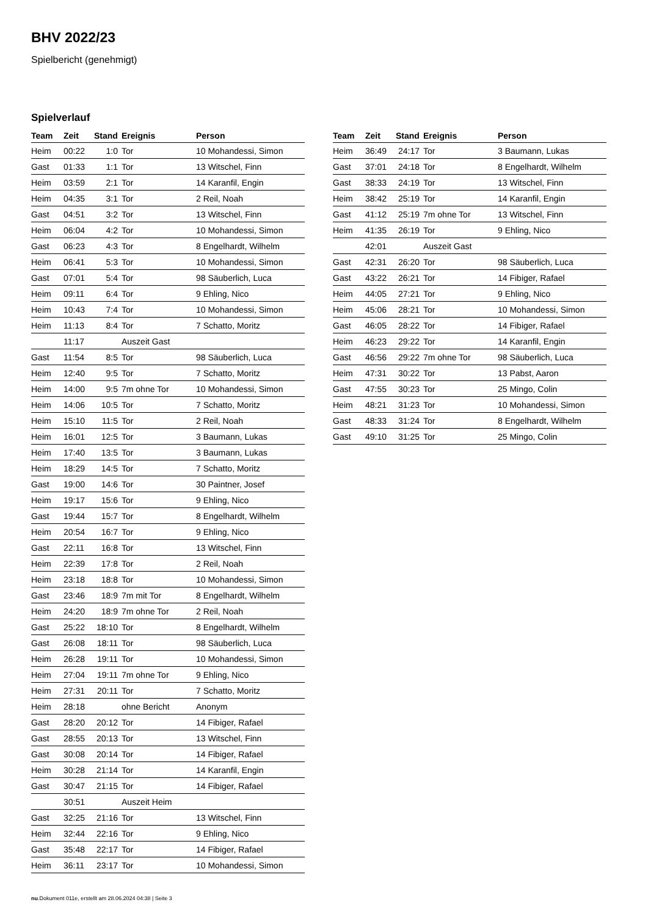BHV 2022/23
Spielbericht (genehmigt)
Spielverlauf
| Team | Zeit | Stand | Ereignis | Person |
| --- | --- | --- | --- | --- |
| Heim | 00:22 | 1:0 | Tor | 10 Mohandessi, Simon |
| Gast | 01:33 | 1:1 | Tor | 13 Witschel, Finn |
| Heim | 03:59 | 2:1 | Tor | 14 Karanfil, Engin |
| Heim | 04:35 | 3:1 | Tor | 2 Reil, Noah |
| Gast | 04:51 | 3:2 | Tor | 13 Witschel, Finn |
| Heim | 06:04 | 4:2 | Tor | 10 Mohandessi, Simon |
| Gast | 06:23 | 4:3 | Tor | 8 Engelhardt, Wilhelm |
| Heim | 06:41 | 5:3 | Tor | 10 Mohandessi, Simon |
| Gast | 07:01 | 5:4 | Tor | 98 Säuberlich, Luca |
| Heim | 09:11 | 6:4 | Tor | 9 Ehling, Nico |
| Heim | 10:43 | 7:4 | Tor | 10 Mohandessi, Simon |
| Heim | 11:13 | 8:4 | Tor | 7 Schatto, Moritz |
| | 11:17 | | Auszeit Gast | |
| Gast | 11:54 | 8:5 | Tor | 98 Säuberlich, Luca |
| Heim | 12:40 | 9:5 | Tor | 7 Schatto, Moritz |
| Heim | 14:00 | 9:5 | 7m ohne Tor | 10 Mohandessi, Simon |
| Heim | 14:06 | 10:5 | Tor | 7 Schatto, Moritz |
| Heim | 15:10 | 11:5 | Tor | 2 Reil, Noah |
| Heim | 16:01 | 12:5 | Tor | 3 Baumann, Lukas |
| Heim | 17:40 | 13:5 | Tor | 3 Baumann, Lukas |
| Heim | 18:29 | 14:5 | Tor | 7 Schatto, Moritz |
| Gast | 19:00 | 14:6 | Tor | 30 Paintner, Josef |
| Heim | 19:17 | 15:6 | Tor | 9 Ehling, Nico |
| Gast | 19:44 | 15:7 | Tor | 8 Engelhardt, Wilhelm |
| Heim | 20:54 | 16:7 | Tor | 9 Ehling, Nico |
| Gast | 22:11 | 16:8 | Tor | 13 Witschel, Finn |
| Heim | 22:39 | 17:8 | Tor | 2 Reil, Noah |
| Heim | 23:18 | 18:8 | Tor | 10 Mohandessi, Simon |
| Gast | 23:46 | 18:9 | 7m mit Tor | 8 Engelhardt, Wilhelm |
| Heim | 24:20 | 18:9 | 7m ohne Tor | 2 Reil, Noah |
| Gast | 25:22 | 18:10 | Tor | 8 Engelhardt, Wilhelm |
| Gast | 26:08 | 18:11 | Tor | 98 Säuberlich, Luca |
| Heim | 26:28 | 19:11 | Tor | 10 Mohandessi, Simon |
| Heim | 27:04 | 19:11 | 7m ohne Tor | 9 Ehling, Nico |
| Heim | 27:31 | 20:11 | Tor | 7 Schatto, Moritz |
| Heim | 28:18 | | ohne Bericht | Anonym |
| Gast | 28:20 | 20:12 | Tor | 14 Fibiger, Rafael |
| Gast | 28:55 | 20:13 | Tor | 13 Witschel, Finn |
| Gast | 30:08 | 20:14 | Tor | 14 Fibiger, Rafael |
| Heim | 30:28 | 21:14 | Tor | 14 Karanfil, Engin |
| Gast | 30:47 | 21:15 | Tor | 14 Fibiger, Rafael |
| | 30:51 | | Auszeit Heim | |
| Gast | 32:25 | 21:16 | Tor | 13 Witschel, Finn |
| Heim | 32:44 | 22:16 | Tor | 9 Ehling, Nico |
| Gast | 35:48 | 22:17 | Tor | 14 Fibiger, Rafael |
| Heim | 36:11 | 23:17 | Tor | 10 Mohandessi, Simon |
| Team | Zeit | Stand | Ereignis | Person |
| --- | --- | --- | --- | --- |
| Heim | 36:49 | 24:17 | Tor | 3 Baumann, Lukas |
| Gast | 37:01 | 24:18 | Tor | 8 Engelhardt, Wilhelm |
| Gast | 38:33 | 24:19 | Tor | 13 Witschel, Finn |
| Heim | 38:42 | 25:19 | Tor | 14 Karanfil, Engin |
| Gast | 41:12 | 25:19 | 7m ohne Tor | 13 Witschel, Finn |
| Heim | 41:35 | 26:19 | Tor | 9 Ehling, Nico |
| | 42:01 | | Auszeit Gast | |
| Gast | 42:31 | 26:20 | Tor | 98 Säuberlich, Luca |
| Gast | 43:22 | 26:21 | Tor | 14 Fibiger, Rafael |
| Heim | 44:05 | 27:21 | Tor | 9 Ehling, Nico |
| Heim | 45:06 | 28:21 | Tor | 10 Mohandessi, Simon |
| Gast | 46:05 | 28:22 | Tor | 14 Fibiger, Rafael |
| Heim | 46:23 | 29:22 | Tor | 14 Karanfil, Engin |
| Gast | 46:56 | 29:22 | 7m ohne Tor | 98 Säuberlich, Luca |
| Heim | 47:31 | 30:22 | Tor | 13 Pabst, Aaron |
| Gast | 47:55 | 30:23 | Tor | 25 Mingo, Colin |
| Heim | 48:21 | 31:23 | Tor | 10 Mohandessi, Simon |
| Gast | 48:33 | 31:24 | Tor | 8 Engelhardt, Wilhelm |
| Gast | 49:10 | 31:25 | Tor | 25 Mingo, Colin |
nu.Dokument 011e, erstellt am 28.06.2024 04:38 | Seite 3